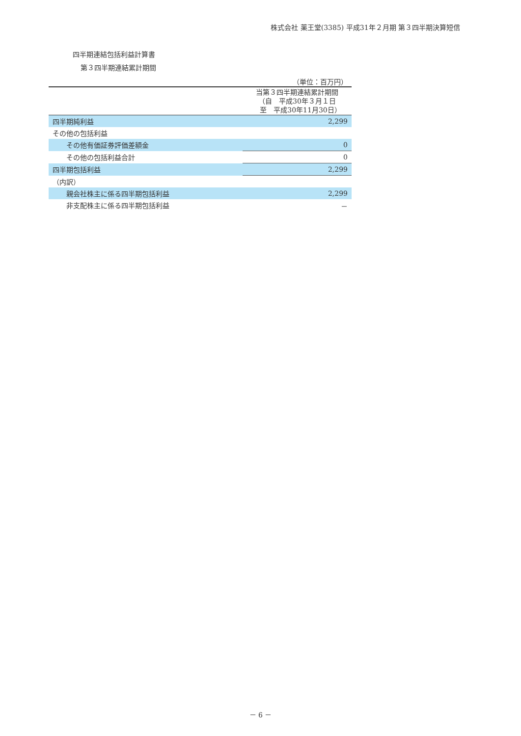株式会社 薬王堂(3385) 平成31年２月期 第３四半期決算短信
四半期連結包括利益計算書
第３四半期連結累計期間
| | （単位：百万円） |
| | 当第３四半期連結累計期間 （自 平成30年３月１日 至 平成30年11月30日） |
| 四半期純利益 | 2,299 |
| その他の包括利益 | |
| その他有価証券評価差額金 | 0 |
| その他の包括利益合計 | 0 |
| 四半期包括利益 | 2,299 |
| （内訳） | |
| 親会社株主に係る四半期包括利益 | 2,299 |
| 非支配株主に係る四半期包括利益 | － |
－ 6 －